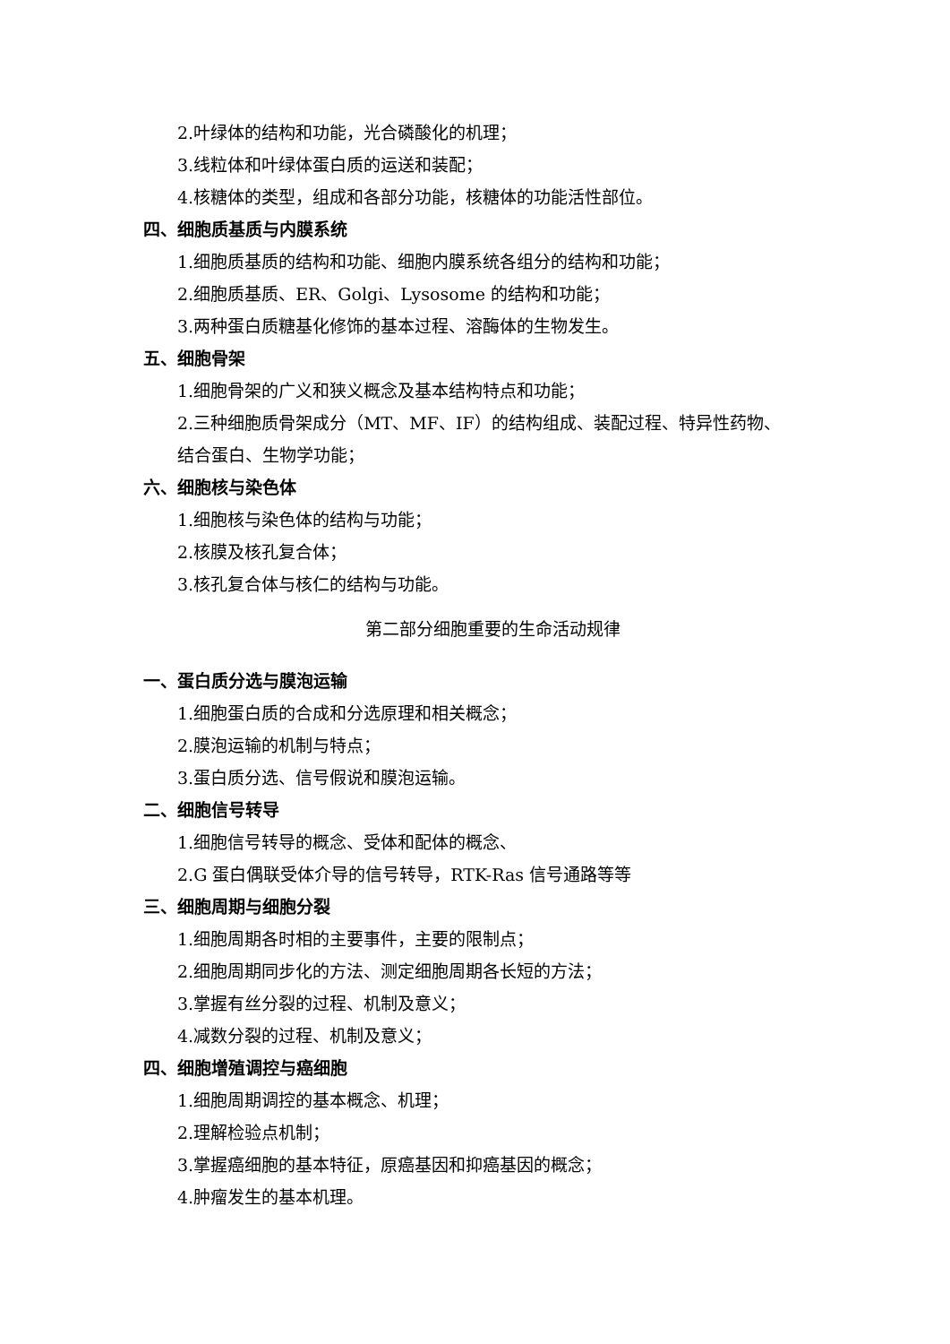2.叶绿体的结构和功能，光合磷酸化的机理；
3.线粒体和叶绿体蛋白质的运送和装配；
4.核糖体的类型，组成和各部分功能，核糖体的功能活性部位。
四、细胞质基质与内膜系统
1.细胞质基质的结构和功能、细胞内膜系统各组分的结构和功能；
2.细胞质基质、ER、Golgi、Lysosome 的结构和功能；
3.两种蛋白质糖基化修饰的基本过程、溶酶体的生物发生。
五、细胞骨架
1.细胞骨架的广义和狭义概念及基本结构特点和功能；
2.三种细胞质骨架成分（MT、MF、IF）的结构组成、装配过程、特异性药物、
结合蛋白、生物学功能；
六、细胞核与染色体
1.细胞核与染色体的结构与功能；
2.核膜及核孔复合体；
3.核孔复合体与核仁的结构与功能。
第二部分细胞重要的生命活动规律
一、蛋白质分选与膜泡运输
1.细胞蛋白质的合成和分选原理和相关概念；
2.膜泡运输的机制与特点；
3.蛋白质分选、信号假说和膜泡运输。
二、细胞信号转导
1.细胞信号转导的概念、受体和配体的概念、
2.G 蛋白偶联受体介导的信号转导，RTK-Ras 信号通路等等
三、细胞周期与细胞分裂
1.细胞周期各时相的主要事件，主要的限制点；
2.细胞周期同步化的方法、测定细胞周期各长短的方法；
3.掌握有丝分裂的过程、机制及意义；
4.减数分裂的过程、机制及意义；
四、细胞增殖调控与癌细胞
1.细胞周期调控的基本概念、机理；
2.理解检验点机制；
3.掌握癌细胞的基本特征，原癌基因和抑癌基因的概念；
4.肿瘤发生的基本机理。